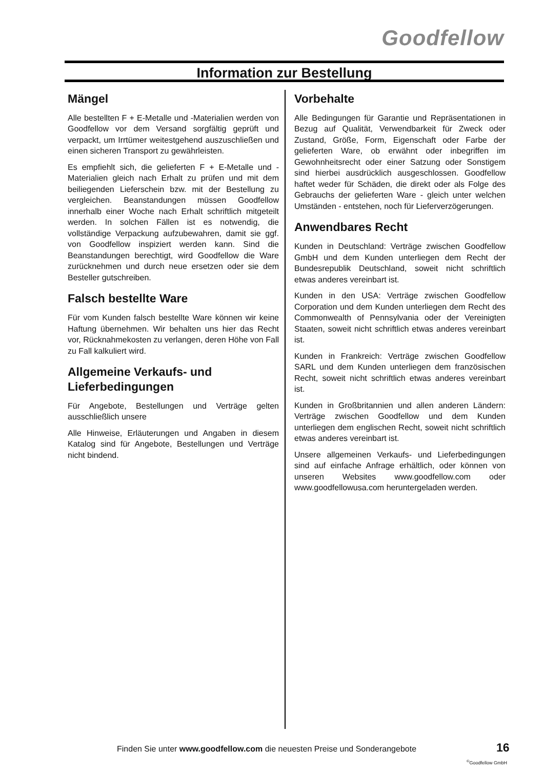Goodfellow
Information zur Bestellung
Mängel
Alle bestellten F + E-Metalle und -Materialien werden von Goodfellow vor dem Versand sorgfältig geprüft und verpackt, um Irrtümer weitestgehend auszuschließen und einen sicheren Transport zu gewährleisten.
Es empfiehlt sich, die gelieferten F + E-Metalle und -Materialien gleich nach Erhalt zu prüfen und mit dem beiliegenden Lieferschein bzw. mit der Bestellung zu vergleichen. Beanstandungen müssen Goodfellow innerhalb einer Woche nach Erhalt schriftlich mitgeteilt werden. In solchen Fällen ist es notwendig, die vollständige Verpackung aufzubewahren, damit sie ggf. von Goodfellow inspiziert werden kann. Sind die Beanstandungen berechtigt, wird Goodfellow die Ware zurücknehmen und durch neue ersetzen oder sie dem Besteller gutschreiben.
Falsch bestellte Ware
Für vom Kunden falsch bestellte Ware können wir keine Haftung übernehmen. Wir behalten uns hier das Recht vor, Rücknahmekosten zu verlangen, deren Höhe von Fall zu Fall kalkuliert wird.
Allgemeine Verkaufs- und Lieferbedingungen
Für Angebote, Bestellungen und Verträge gelten ausschließlich unsere
Alle Hinweise, Erläuterungen und Angaben in diesem Katalog sind für Angebote, Bestellungen und Verträge nicht bindend.
Vorbehalte
Alle Bedingungen für Garantie und Repräsentationen in Bezug auf Qualität, Verwendbarkeit für Zweck oder Zustand, Größe, Form, Eigenschaft oder Farbe der gelieferten Ware, ob erwähnt oder inbegriffen im Gewohnheitsrecht oder einer Satzung oder Sonstigem sind hierbei ausdrücklich ausgeschlossen. Goodfellow haftet weder für Schäden, die direkt oder als Folge des Gebrauchs der gelieferten Ware - gleich unter welchen Umständen - entstehen, noch für Lieferverzögerungen.
Anwendbares Recht
Kunden in Deutschland: Verträge zwischen Goodfellow GmbH und dem Kunden unterliegen dem Recht der Bundesrepublik Deutschland, soweit nicht schriftlich etwas anderes vereinbart ist.
Kunden in den USA: Verträge zwischen Goodfellow Corporation und dem Kunden unterliegen dem Recht des Commonwealth of Pennsylvania oder der Vereinigten Staaten, soweit nicht schriftlich etwas anderes vereinbart ist.
Kunden in Frankreich: Verträge zwischen Goodfellow SARL und dem Kunden unterliegen dem französischen Recht, soweit nicht schriftlich etwas anderes vereinbart ist.
Kunden in Großbritannien und allen anderen Ländern: Verträge zwischen Goodfellow und dem Kunden unterliegen dem englischen Recht, soweit nicht schriftlich etwas anderes vereinbart ist.
Unsere allgemeinen Verkaufs- und Lieferbedingungen sind auf einfache Anfrage erhältlich, oder können von unseren Websites www.goodfellow.com oder www.goodfellowusa.com heruntergeladen werden.
Finden Sie unter www.goodfellow.com die neuesten Preise und Sonderangebote
16
<sup>©</sup>Goodfellow GmbH